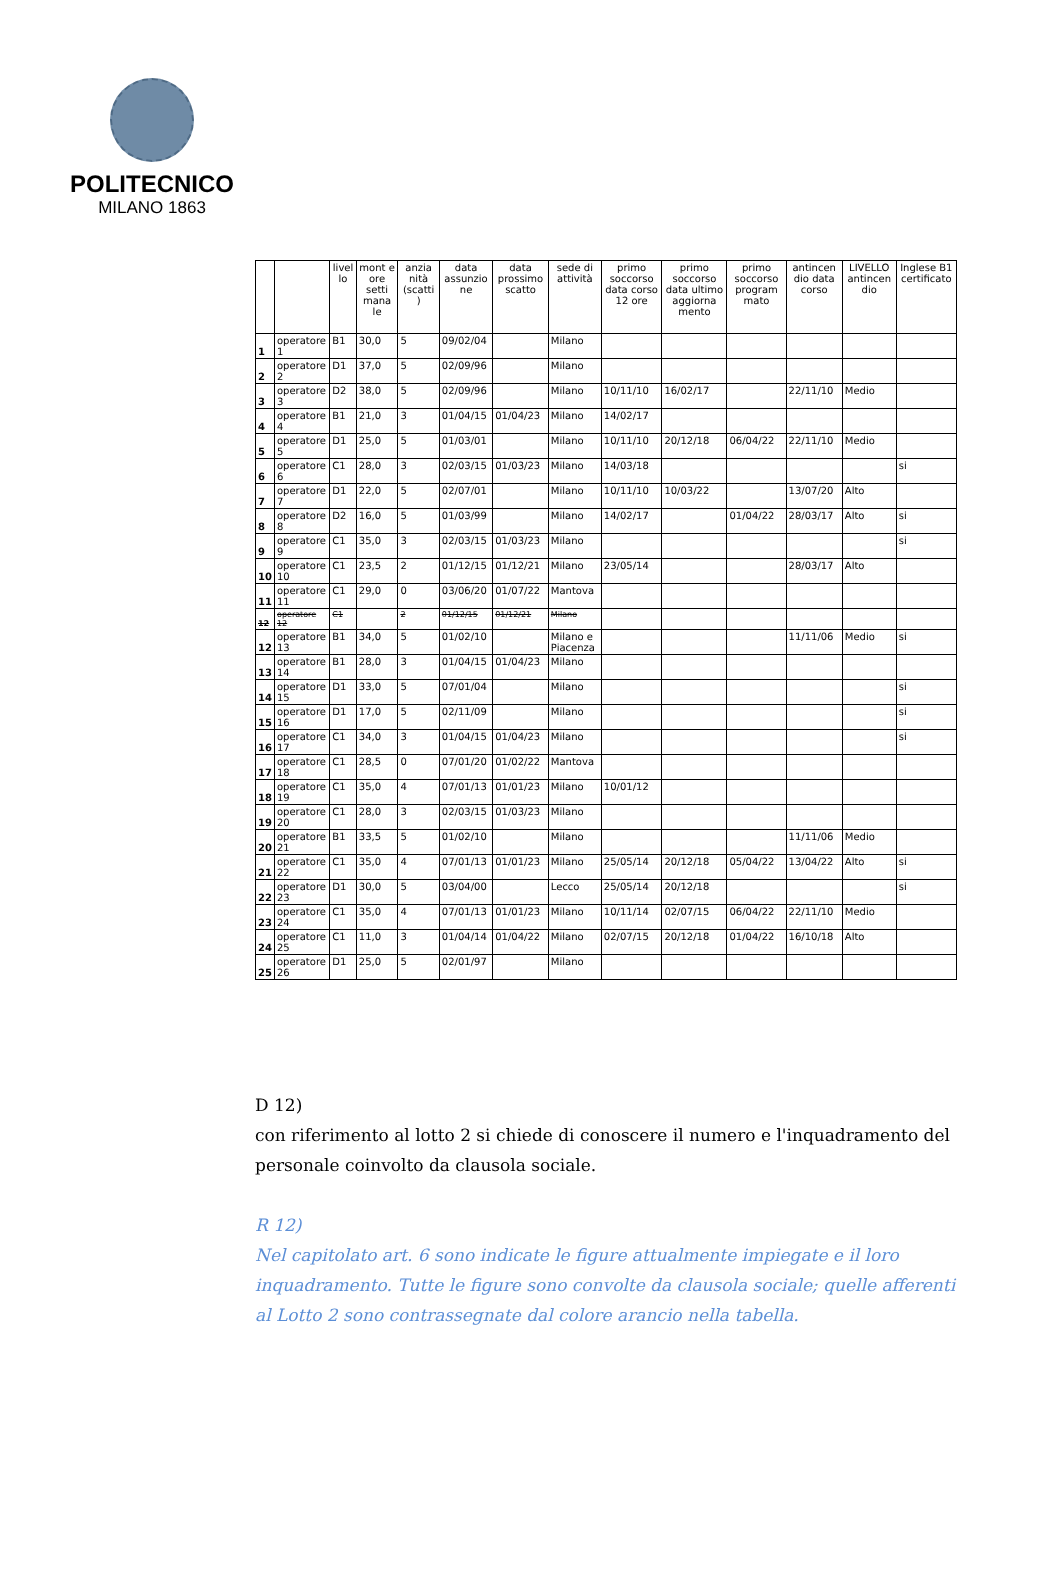POLITECNICO
MILANO 1863
| | | livel lo | mont e ore setti mana le | anzia nità (scatti ) | data assunzio ne | data prossimo scatto | sede di attività | primo soccorso data corso 12 ore | primo soccorso data ultimo aggiorna mento | primo soccorso program mato | antincen dio data corso | LIVELLO antincen dio | Inglese B1 certificato |
| --- | --- | --- | --- | --- | --- | --- | --- | --- | --- | --- | --- | --- | --- |
| 1 | operatore 1 | B1 | 30,0 | 5 | 09/02/04 | | Milano | | | | | | |
| 2 | operatore 2 | D1 | 37,0 | 5 | 02/09/96 | | Milano | | | | | | |
| 3 | operatore 3 | D2 | 38,0 | 5 | 02/09/96 | | Milano | 10/11/10 | 16/02/17 | | 22/11/10 | Medio | |
| 4 | operatore 4 | B1 | 21,0 | 3 | 01/04/15 | 01/04/23 | Milano | 14/02/17 | | | | | |
| 5 | operatore 5 | D1 | 25,0 | 5 | 01/03/01 | | Milano | 10/11/10 | 20/12/18 | 06/04/22 | 22/11/10 | Medio | |
| 6 | operatore 6 | C1 | 28,0 | 3 | 02/03/15 | 01/03/23 | Milano | 14/03/18 | | | | | si |
| 7 | operatore 7 | D1 | 22,0 | 5 | 02/07/01 | | Milano | 10/11/10 | 10/03/22 | | 13/07/20 | Alto | |
| 8 | operatore 8 | D2 | 16,0 | 5 | 01/03/99 | | Milano | 14/02/17 | | 01/04/22 | 28/03/17 | Alto | si |
| 9 | operatore 9 | C1 | 35,0 | 3 | 02/03/15 | 01/03/23 | Milano | | | | | | si |
| 10 | operatore 10 | C1 | 23,5 | 2 | 01/12/15 | 01/12/21 | Milano | 23/05/14 | | | 28/03/17 | Alto | |
| 11 | operatore 11 | C1 | 29,0 | 0 | 03/06/20 | 01/07/22 | Mantova | | | | | | |
| 12 | operatore 12 | C1 | | 2 | 01/12/15 | 01/12/21 | Milano | | | | | | |
| 12 | operatore 13 | B1 | 34,0 | 5 | 01/02/10 | | Milano e Piacenza | | | | 11/11/06 | Medio | si |
| 13 | operatore 14 | B1 | 28,0 | 3 | 01/04/15 | 01/04/23 | Milano | | | | | | |
| 14 | operatore 15 | D1 | 33,0 | 5 | 07/01/04 | | Milano | | | | | | si |
| 15 | operatore 16 | D1 | 17,0 | 5 | 02/11/09 | | Milano | | | | | | si |
| 16 | operatore 17 | C1 | 34,0 | 3 | 01/04/15 | 01/04/23 | Milano | | | | | | si |
| 17 | operatore 18 | C1 | 28,5 | 0 | 07/01/20 | 01/02/22 | Mantova | | | | | | |
| 18 | operatore 19 | C1 | 35,0 | 4 | 07/01/13 | 01/01/23 | Milano | 10/01/12 | | | | | |
| 19 | operatore 20 | C1 | 28,0 | 3 | 02/03/15 | 01/03/23 | Milano | | | | | | |
| 20 | operatore 21 | B1 | 33,5 | 5 | 01/02/10 | | Milano | | | | 11/11/06 | Medio | |
| 21 | operatore 22 | C1 | 35,0 | 4 | 07/01/13 | 01/01/23 | Milano | 25/05/14 | 20/12/18 | 05/04/22 | 13/04/22 | Alto | si |
| 22 | operatore 23 | D1 | 30,0 | 5 | 03/04/00 | | Lecco | 25/05/14 | 20/12/18 | | | | si |
| 23 | operatore 24 | C1 | 35,0 | 4 | 07/01/13 | 01/01/23 | Milano | 10/11/14 | 02/07/15 | 06/04/22 | 22/11/10 | Medio | |
| 24 | operatore 25 | C1 | 11,0 | 3 | 01/04/14 | 01/04/22 | Milano | 02/07/15 | 20/12/18 | 01/04/22 | 16/10/18 | Alto | |
| 25 | operatore 26 | D1 | 25,0 | 5 | 02/01/97 | | Milano | | | | | | |
D 12)
con riferimento al lotto 2 si chiede di conoscere il numero e l'inquadramento del personale coinvolto da clausola sociale.
R 12)
Nel capitolato art. 6 sono indicate le figure attualmente impiegate e il loro inquadramento. Tutte le figure sono convolte da clausola sociale; quelle afferenti al Lotto 2 sono contrassegnate dal colore arancio nella tabella.